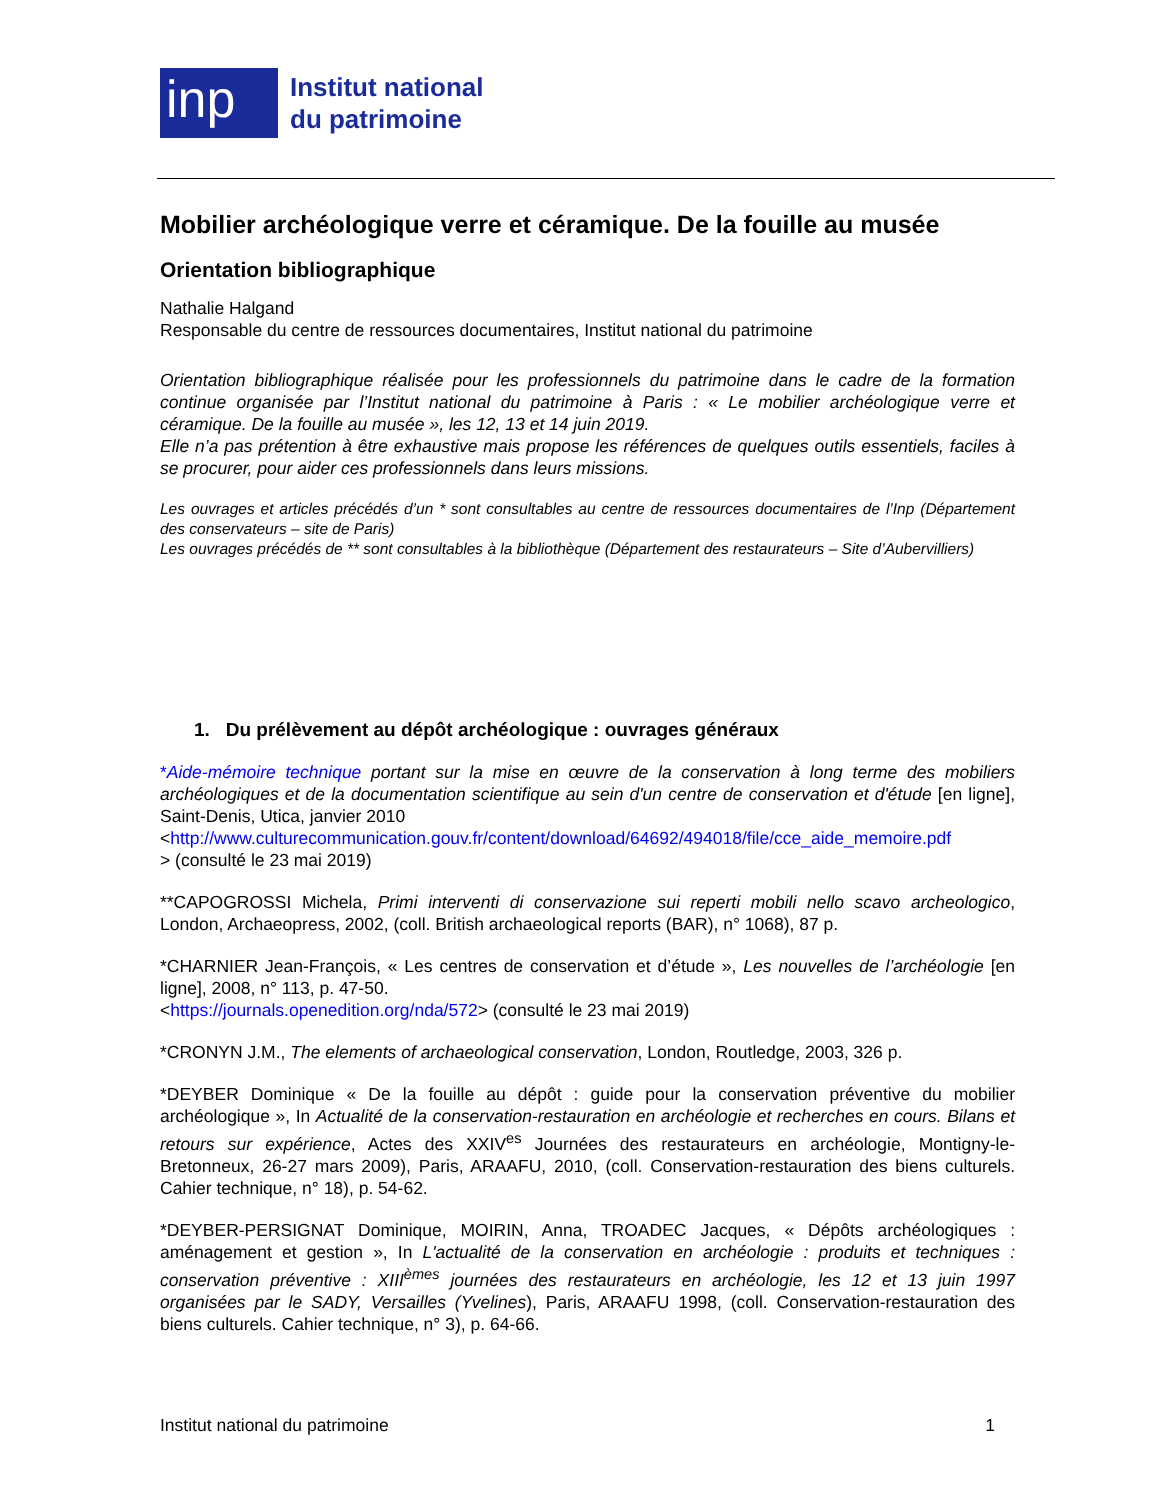inp
Institut national
du patrimoine
Mobilier archéologique verre et céramique. De la fouille au musée
Orientation bibliographique
Nathalie Halgand
Responsable du centre de ressources documentaires, Institut national du patrimoine
Orientation bibliographique réalisée pour les professionnels du patrimoine dans le cadre de la formation continue organisée par l’Institut national du patrimoine à Paris : « Le mobilier archéologique verre et céramique. De la fouille au musée », les 12, 13 et 14 juin 2019.
Elle n’a pas prétention à être exhaustive mais propose les références de quelques outils essentiels, faciles à se procurer, pour aider ces professionnels dans leurs missions.
Les ouvrages et articles précédés d’un * sont consultables au centre de ressources documentaires de l’Inp (Département des conservateurs – site de Paris)
Les ouvrages précédés de ** sont consultables à la bibliothèque (Département des restaurateurs – Site d’Aubervilliers)
1. Du prélèvement au dépôt archéologique : ouvrages généraux
*Aide-mémoire technique portant sur la mise en œuvre de la conservation à long terme des mobiliers archéologiques et de la documentation scientifique au sein d'un centre de conservation et d'étude [en ligne], Saint-Denis, Utica, janvier 2010
<http://www.culturecommunication.gouv.fr/content/download/64692/494018/file/cce_aide_memoire.pdf
> (consulté le 23 mai 2019)
**CAPOGROSSI Michela, Primi interventi di conservazione sui reperti mobili nello scavo archeologico, London, Archaeopress, 2002, (coll. British archaeological reports (BAR), n° 1068), 87 p.
*CHARNIER Jean-François, « Les centres de conservation et d’étude », Les nouvelles de l’archéologie [en ligne], 2008, n° 113, p. 47-50.
<https://journals.openedition.org/nda/572> (consulté le 23 mai 2019)
*CRONYN J.M., The elements of archaeological conservation, London, Routledge, 2003, 326 p.
*DEYBER Dominique « De la fouille au dépôt : guide pour la conservation préventive du mobilier archéologique », In Actualité de la conservation-restauration en archéologie et recherches en cours. Bilans et retours sur expérience, Actes des XXIV<sup>es</sup> Journées des restaurateurs en archéologie, Montigny-le-Bretonneux, 26-27 mars 2009), Paris, ARAAFU, 2010, (coll. Conservation-restauration des biens culturels. Cahier technique, n° 18), p. 54-62.
*DEYBER-PERSIGNAT Dominique, MOIRIN, Anna, TROADEC Jacques, « Dépôts archéologiques : aménagement et gestion », In L'actualité de la conservation en archéologie : produits et techniques : conservation préventive : XIII<sup>èmes</sup> journées des restaurateurs en archéologie, les 12 et 13 juin 1997 organisées par le SADY, Versailles (Yvelines), Paris, ARAAFU 1998, (coll. Conservation-restauration des biens culturels. Cahier technique, n° 3), p. 64-66.
Institut national du patrimoine 1